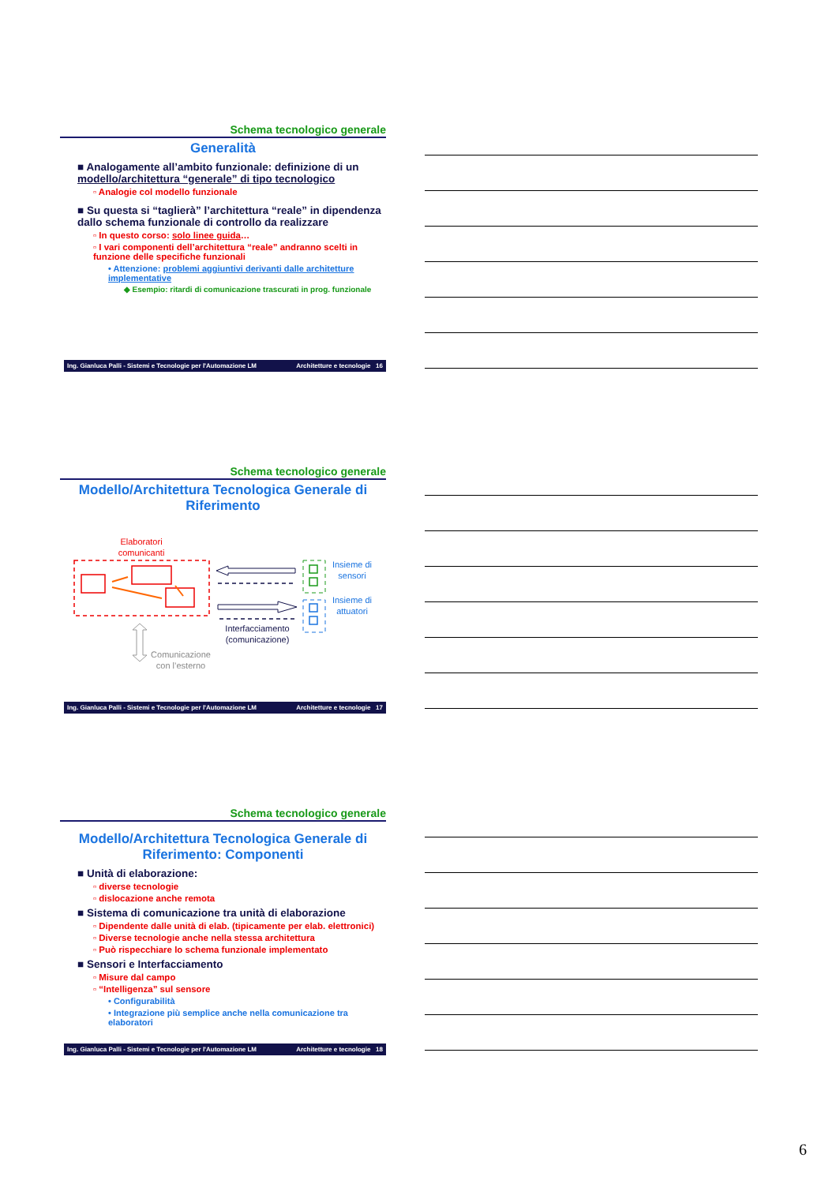Schema tecnologico generale
Generalità
■ Analogamente all’ambito funzionale: definizione di un modello/architettura “generale” di tipo tecnologico
▫ Analogie col modello funzionale
■ Su questa si “taglierà” l’architettura “reale” in dipendenza dallo schema funzionale di controllo da realizzare
▫ In questo corso: solo linee guida…
▫ I vari componenti dell’architettura “reale” andranno scelti in funzione delle specifiche funzionali
• Attenzione: problemi aggiuntivi derivanti dalle architetture implementative
◆ Esempio: ritardi di comunicazione trascurati in prog. funzionale
Ing. Gianluca Palli - Sistemi e Tecnologie per l'Automazione LM Architetture e tecnologie 16
Schema tecnologico generale
Modello/Architettura Tecnologica Generale di Riferimento
Elaboratori
comunicanti
Insieme di
sensori
Insieme di
attuatori
Interfacciamento
(comunicazione)
Comunicazione
con l’esterno
Ing. Gianluca Palli - Sistemi e Tecnologie per l'Automazione LM Architetture e tecnologie 17
Schema tecnologico generale
Modello/Architettura Tecnologica Generale di Riferimento: Componenti
■ Unità di elaborazione:
▫ diverse tecnologie
▫ dislocazione anche remota
■ Sistema di comunicazione tra unità di elaborazione
▫ Dipendente dalle unità di elab. (tipicamente per elab. elettronici)
▫ Diverse tecnologie anche nella stessa architettura
▫ Può rispecchiare lo schema funzionale implementato
■ Sensori e Interfacciamento
▫ Misure dal campo
▫ “Intelligenza” sul sensore
• Configurabilità
• Integrazione più semplice anche nella comunicazione tra elaboratori
Ing. Gianluca Palli - Sistemi e Tecnologie per l'Automazione LM Architetture e tecnologie 18
6